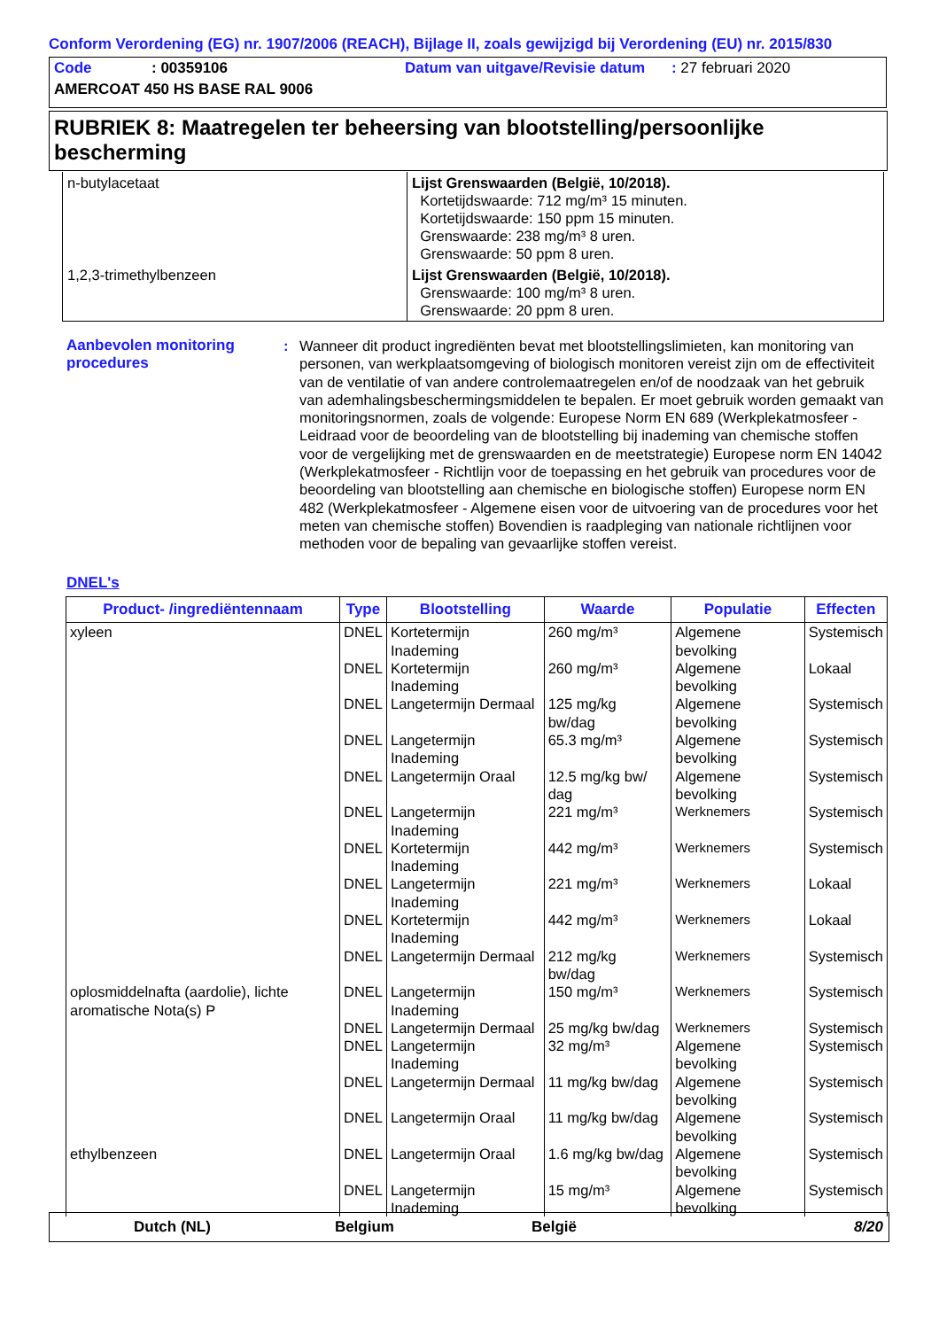Conform Verordening (EG) nr. 1907/2006 (REACH), Bijlage II, zoals gewijzigd bij Verordening (EU) nr. 2015/830
Code: 00359106 Datum van uitgave/Revisie datum : 27 februari 2020
AMERCOAT 450 HS BASE RAL 9006
RUBRIEK 8: Maatregelen ter beheersing van blootstelling/persoonlijke bescherming
| n-butylacetaat | Lijst Grenswaarden (België, 10/2018). Kortetijdswaarde: 712 mg/m³ 15 minuten. Kortetijdswaarde: 150 ppm 15 minuten. Grenswaarde: 238 mg/m³ 8 uren. Grenswaarde: 50 ppm 8 uren. |
| 1,2,3-trimethylbenzeen | Lijst Grenswaarden (België, 10/2018). Grenswaarde: 100 mg/m³ 8 uren. Grenswaarde: 20 ppm 8 uren. |
Aanbevolen monitoring procedures
: Wanneer dit product ingrediënten bevat met blootstellingslimieten, kan monitoring van personen, van werkplaatsomgeving of biologisch monitoren vereist zijn om de effectiviteit van de ventilatie of van andere controlemaatregelen en/of de noodzaak van het gebruik van ademhalingsbeschermingsmiddelen te bepalen. Er moet gebruik worden gemaakt van monitoringsnormen, zoals de volgende: Europese Norm EN 689 (Werkplekatmosfeer - Leidraad voor de beoordeling van de blootstelling bij inademing van chemische stoffen voor de vergelijking met de grenswaarden en de meetstrategie) Europese norm EN 14042 (Werkplekatmosfeer - Richtlijn voor de toepassing en het gebruik van procedures voor de beoordeling van blootstelling aan chemische en biologische stoffen) Europese norm EN 482 (Werkplekatmosfeer - Algemene eisen voor de uitvoering van de procedures voor het meten van chemische stoffen) Bovendien is raadpleging van nationale richtlijnen voor methoden voor de bepaling van gevaarlijke stoffen vereist.
DNEL's
| Product- /ingrediëntennaam | Type | Blootstelling | Waarde | Populatie | Effecten |
| --- | --- | --- | --- | --- | --- |
| xyleen | DNEL | Kortetermijn Inademing | 260 mg/m³ | Algemene bevolking | Systemisch |
| | DNEL | Kortetermijn Inademing | 260 mg/m³ | Algemene bevolking | Lokaal |
| | DNEL | Langetermijn Dermaal | 125 mg/kg bw/dag | Algemene bevolking | Systemisch |
| | DNEL | Langetermijn Inademing | 65.3 mg/m³ | Algemene bevolking | Systemisch |
| | DNEL | Langetermijn Oraal | 12.5 mg/kg bw/ dag | Algemene bevolking | Systemisch |
| | DNEL | Langetermijn Inademing | 221 mg/m³ | Werknemers | Systemisch |
| | DNEL | Kortetermijn Inademing | 442 mg/m³ | Werknemers | Systemisch |
| | DNEL | Langetermijn Inademing | 221 mg/m³ | Werknemers | Lokaal |
| | DNEL | Kortetermijn Inademing | 442 mg/m³ | Werknemers | Lokaal |
| | DNEL | Langetermijn Dermaal | 212 mg/kg bw/dag | Werknemers | Systemisch |
| oplosmiddelnafta (aardolie), lichte aromatische Nota(s) P | DNEL | Langetermijn Inademing | 150 mg/m³ | Werknemers | Systemisch |
| | DNEL | Langetermijn Dermaal | 25 mg/kg bw/dag | Werknemers | Systemisch |
| | DNEL | Langetermijn Inademing | 32 mg/m³ | Algemene bevolking | Systemisch |
| | DNEL | Langetermijn Dermaal | 11 mg/kg bw/dag | Algemene bevolking | Systemisch |
| | DNEL | Langetermijn Oraal | 11 mg/kg bw/dag | Algemene bevolking | Systemisch |
| ethylbenzeen | DNEL | Langetermijn Oraal | 1.6 mg/kg bw/dag | Algemene bevolking | Systemisch |
| | DNEL | Langetermijn Inademing | 15 mg/m³ | Algemene bevolking | Systemisch |
Dutch (NL) Belgium België 8/20